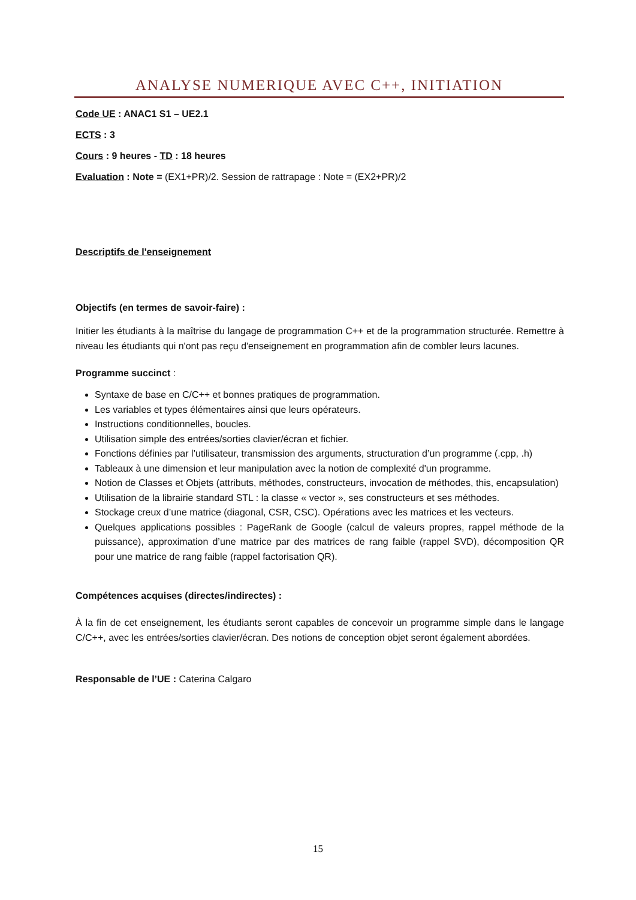ANALYSE NUMERIQUE AVEC C++, INITIATION
Code UE : ANAC1 S1 – UE2.1
ECTS : 3
Cours : 9 heures - TD : 18 heures
Evaluation : Note = (EX1+PR)/2. Session de rattrapage : Note = (EX2+PR)/2
Descriptifs de l'enseignement
Objectifs (en termes de savoir-faire) :
Initier les étudiants à la maîtrise du langage de programmation C++ et de la programmation structurée. Remettre à niveau les étudiants qui n'ont pas reçu d'enseignement en programmation afin de combler leurs lacunes.
Programme succinct :
Syntaxe de base en C/C++ et bonnes pratiques de programmation.
Les variables et types élémentaires ainsi que leurs opérateurs.
Instructions conditionnelles, boucles.
Utilisation simple des entrées/sorties clavier/écran et fichier.
Fonctions définies par l’utilisateur, transmission des arguments, structuration d’un programme (.cpp, .h)
Tableaux à une dimension et leur manipulation avec la notion de complexité d'un programme.
Notion de Classes et Objets (attributs, méthodes, constructeurs, invocation de méthodes, this, encapsulation)
Utilisation de la librairie standard STL : la classe « vector », ses constructeurs et ses méthodes.
Stockage creux d’une matrice (diagonal, CSR, CSC). Opérations avec les matrices et les vecteurs.
Quelques applications possibles : PageRank de Google (calcul de valeurs propres, rappel méthode de la puissance), approximation d’une matrice par des matrices de rang faible (rappel SVD), décomposition QR pour une matrice de rang faible (rappel factorisation QR).
Compétences acquises (directes/indirectes) :
À la fin de cet enseignement, les étudiants seront capables de concevoir un programme simple dans le langage C/C++, avec les entrées/sorties clavier/écran. Des notions de conception objet seront également abordées.
Responsable de l’UE : Caterina Calgaro
15